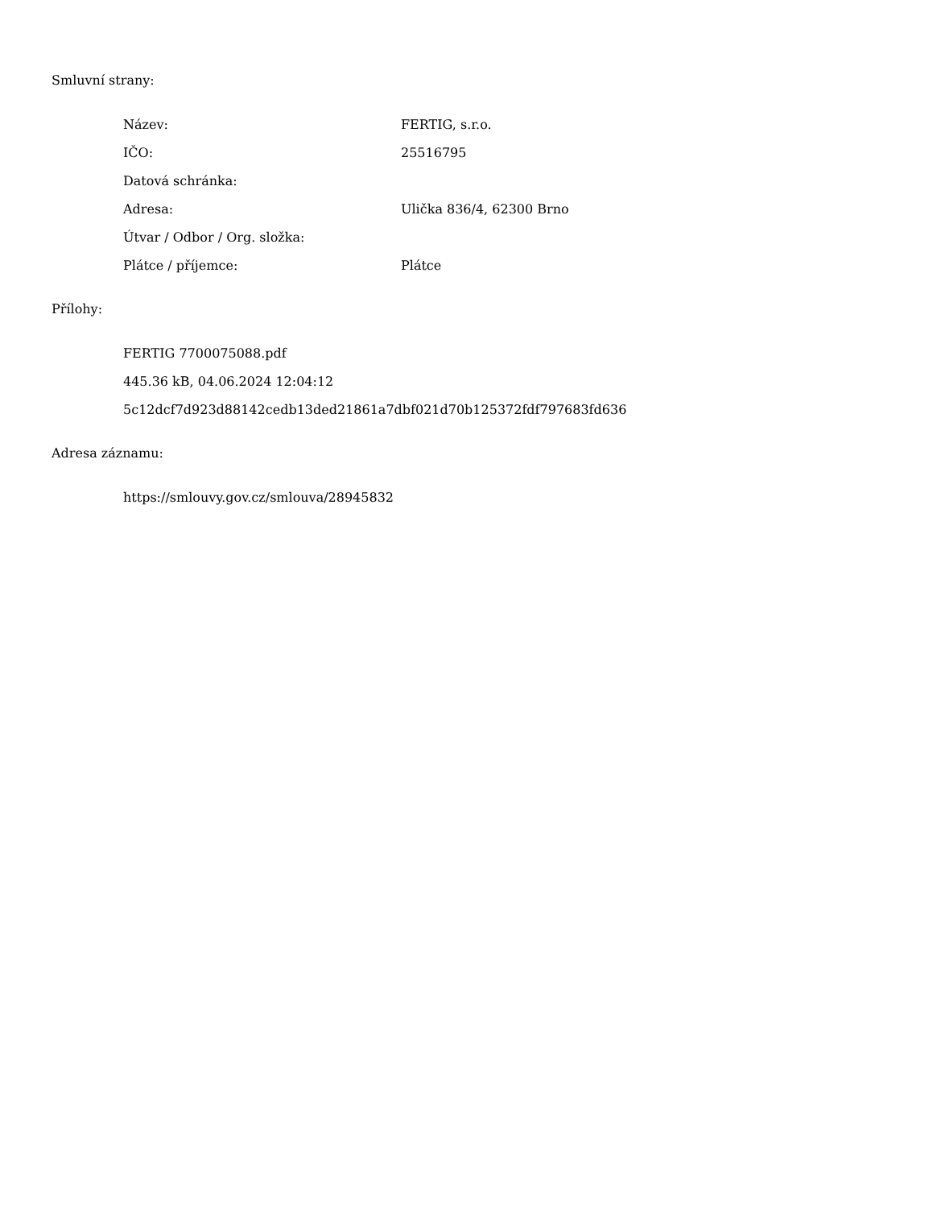Smluvní strany:
| Název: | FERTIG, s.r.o. |
| IČO: | 25516795 |
| Datová schránka: | |
| Adresa: | Ulička 836/4, 62300 Brno |
| Útvar / Odbor / Org. složka: | |
| Plátce / příjemce: | Plátce |
Přílohy:
FERTIG 7700075088.pdf
445.36 kB, 04.06.2024 12:04:12
5c12dcf7d923d88142cedb13ded21861a7dbf021d70b125372fdf797683fd636
Adresa záznamu:
https://smlouvy.gov.cz/smlouva/28945832